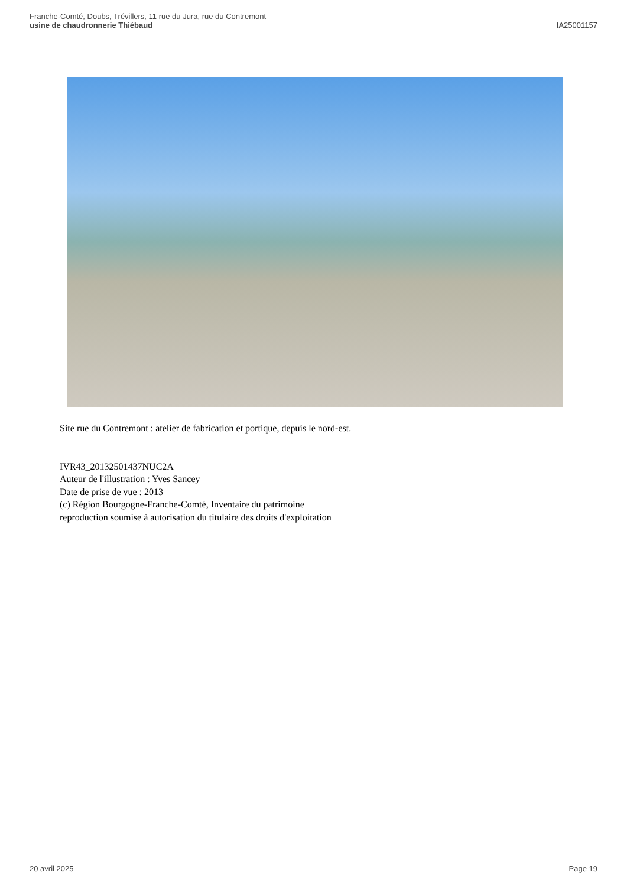Franche-Comté, Doubs, Trévillers, 11 rue du Jura, rue du Contremont
usine de chaudronnerie Thiébaud
IA25001157
Site rue du Contremont : atelier de fabrication et portique, depuis le nord-est.
IVR43_20132501437NUC2A
Auteur de l'illustration : Yves Sancey
Date de prise de vue : 2013
(c) Région Bourgogne-Franche-Comté, Inventaire du patrimoine
reproduction soumise à autorisation du titulaire des droits d'exploitation
20 avril 2025 Page 19